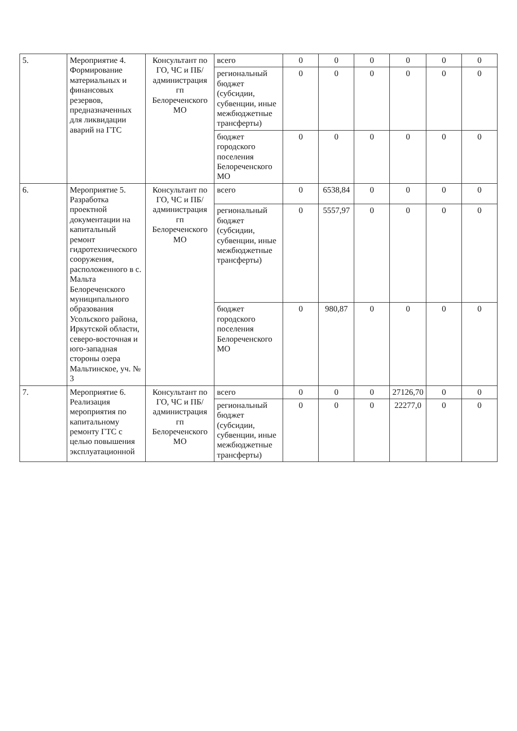| 5. | Мероприятие 4. Формирование материальных и финансовых резервов, предназначенных для ликвидации аварий на ГТС | Консультант по ГО, ЧС и ПБ/ администрация гп Белореченского МО | всего | 0 | 0 | 0 | 0 | 0 | 0 |
| | | | региональный бюджет (субсидии, субвенции, иные межбюджетные трансферты) | 0 | 0 | 0 | 0 | 0 | 0 |
| | | | бюджет городского поселения Белореченского МО | 0 | 0 | 0 | 0 | 0 | 0 |
| 6. | Мероприятие 5. Разработка проектной документации на капитальный ремонт гидротехнического сооружения, расположенного в с. Мальта Белореченского муниципального образования Усольского района, Иркутской области, северо-восточная и юго-западная стороны озера Мальтинское, уч. № 3 | Консультант по ГО, ЧС и ПБ/ администрация гп Белореченского МО | всего | 0 | 6538,84 | 0 | 0 | 0 | 0 |
| | | | региональный бюджет (субсидии, субвенции, иные межбюджетные трансферты) | 0 | 5557,97 | 0 | 0 | 0 | 0 |
| | | | бюджет городского поселения Белореченского МО | 0 | 980,87 | 0 | 0 | 0 | 0 |
| 7. | Мероприятие 6. Реализация мероприятия по капитальному ремонту ГТС с целью повышения эксплуатационной | Консультант по ГО, ЧС и ПБ/ администрация гп Белореченского МО | всего | 0 | 0 | 0 | 27126,70 | 0 | 0 |
| | | | региональный бюджет (субсидии, субвенции, иные межбюджетные трансферты) | 0 | 0 | 0 | 22277,0 | 0 | 0 |